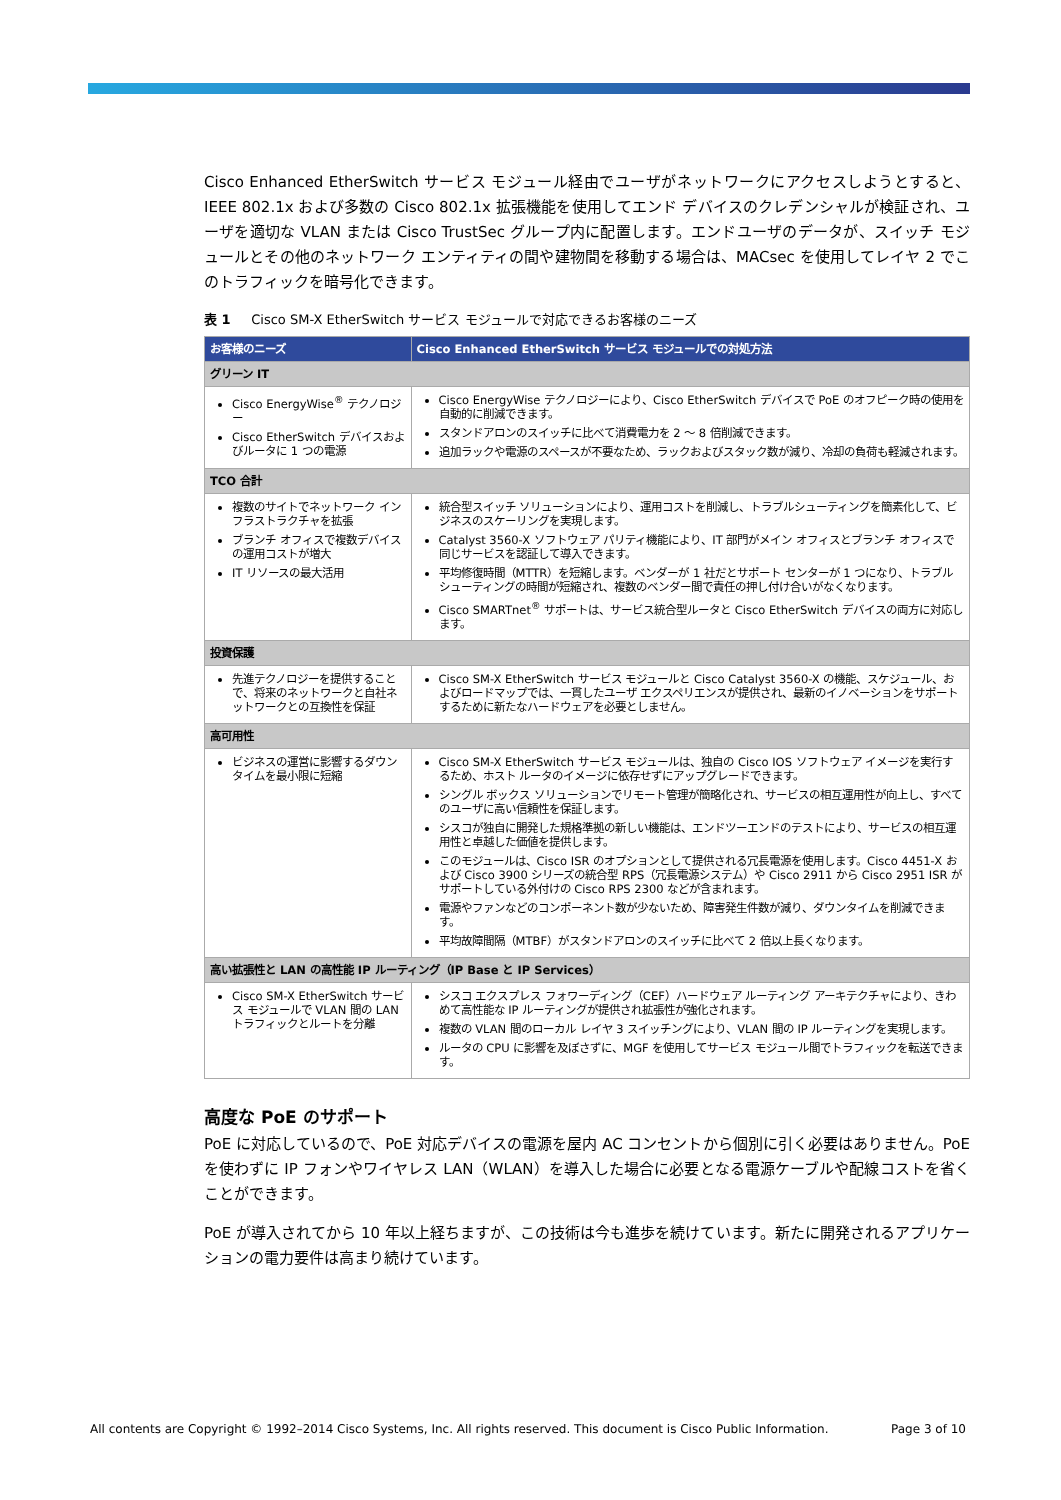Cisco Enhanced EtherSwitch サービス モジュール経由でユーザがネットワークにアクセスしようとすると、IEEE 802.1x および多数の Cisco 802.1x 拡張機能を使用してエンド デバイスのクレデンシャルが検証され、ユーザを適切な VLAN または Cisco TrustSec グループ内に配置します。エンドユーザのデータが、スイッチ モジュールとその他のネットワーク エンティティの間や建物間を移動する場合は、MACsec を使用してレイヤ 2 でこのトラフィックを暗号化できます。
表 1 Cisco SM-X EtherSwitch サービス モジュールで対応できるお客様のニーズ
| お客様のニーズ | Cisco Enhanced EtherSwitch サービス モジュールでの対処方法 |
| --- | --- |
| グリーン IT | |
| Cisco EnergyWise<sup>®</sup> テクノロジー Cisco EtherSwitch デバイスおよびルータに 1 つの電源 | Cisco EnergyWise テクノロジーにより、Cisco EtherSwitch デバイスで PoE のオフピーク時の使用を自動的に削減できます。 スタンドアロンのスイッチに比べて消費電力を 2 ～ 8 倍削減できます。 追加ラックや電源のスペースが不要なため、ラックおよびスタック数が減り、冷却の負荷も軽減されます。 |
| TCO 合計 | |
| 複数のサイトでネットワーク インフラストラクチャを拡張 ブランチ オフィスで複数デバイスの運用コストが増大 IT リソースの最大活用 | 統合型スイッチ ソリューションにより、運用コストを削減し、トラブルシューティングを簡素化して、ビジネスのスケーリングを実現します。 Catalyst 3560-X ソフトウェア パリティ機能により、IT 部門がメイン オフィスとブランチ オフィスで同じサービスを認証して導入できます。 平均修復時間（MTTR）を短縮します。ベンダーが 1 社だとサポート センターが 1 つになり、トラブルシューティングの時間が短縮され、複数のベンダー間で責任の押し付け合いがなくなります。 Cisco SMARTnet<sup>®</sup> サポートは、サービス統合型ルータと Cisco EtherSwitch デバイスの両方に対応します。 |
| 投資保護 | |
| 先進テクノロジーを提供することで、将来のネットワークと自社ネットワークとの互換性を保証 | Cisco SM-X EtherSwitch サービス モジュールと Cisco Catalyst 3560-X の機能、スケジュール、およびロードマップでは、一貫したユーザ エクスペリエンスが提供され、最新のイノベーションをサポートするために新たなハードウェアを必要としません。 |
| 高可用性 | |
| ビジネスの運営に影響するダウンタイムを最小限に短縮 | Cisco SM-X EtherSwitch サービス モジュールは、独自の Cisco IOS ソフトウェア イメージを実行するため、ホスト ルータのイメージに依存せずにアップグレードできます。 シングル ボックス ソリューションでリモート管理が簡略化され、サービスの相互運用性が向上し、すべてのユーザに高い信頼性を保証します。 シスコが独自に開発した規格準拠の新しい機能は、エンドツーエンドのテストにより、サービスの相互運用性と卓越した価値を提供します。 このモジュールは、Cisco ISR のオプションとして提供される冗長電源を使用します。Cisco 4451-X および Cisco 3900 シリーズの統合型 RPS（冗長電源システム）や Cisco 2911 から Cisco 2951 ISR がサポートしている外付けの Cisco RPS 2300 などが含まれます。 電源やファンなどのコンポーネント数が少ないため、障害発生件数が減り、ダウンタイムを削減できます。 平均故障間隔（MTBF）がスタンドアロンのスイッチに比べて 2 倍以上長くなります。 |
| 高い拡張性と LAN の高性能 IP ルーティング（IP Base と IP Services） | |
| Cisco SM-X EtherSwitch サービス モジュールで VLAN 間の LAN トラフィックとルートを分離 | シスコ エクスプレス フォワーディング（CEF）ハードウェア ルーティング アーキテクチャにより、きわめて高性能な IP ルーティングが提供され拡張性が強化されます。 複数の VLAN 間のローカル レイヤ 3 スイッチングにより、VLAN 間の IP ルーティングを実現します。 ルータの CPU に影響を及ぼさずに、MGF を使用してサービス モジュール間でトラフィックを転送できます。 |
高度な PoE のサポート
PoE に対応しているので、PoE 対応デバイスの電源を屋内 AC コンセントから個別に引く必要はありません。PoE を使わずに IP フォンやワイヤレス LAN（WLAN）を導入した場合に必要となる電源ケーブルや配線コストを省くことができます。
PoE が導入されてから 10 年以上経ちますが、この技術は今も進歩を続けています。新たに開発されるアプリケーションの電力要件は高まり続けています。
All contents are Copyright © 1992–2014 Cisco Systems, Inc. All rights reserved. This document is Cisco Public Information. Page 3 of 10